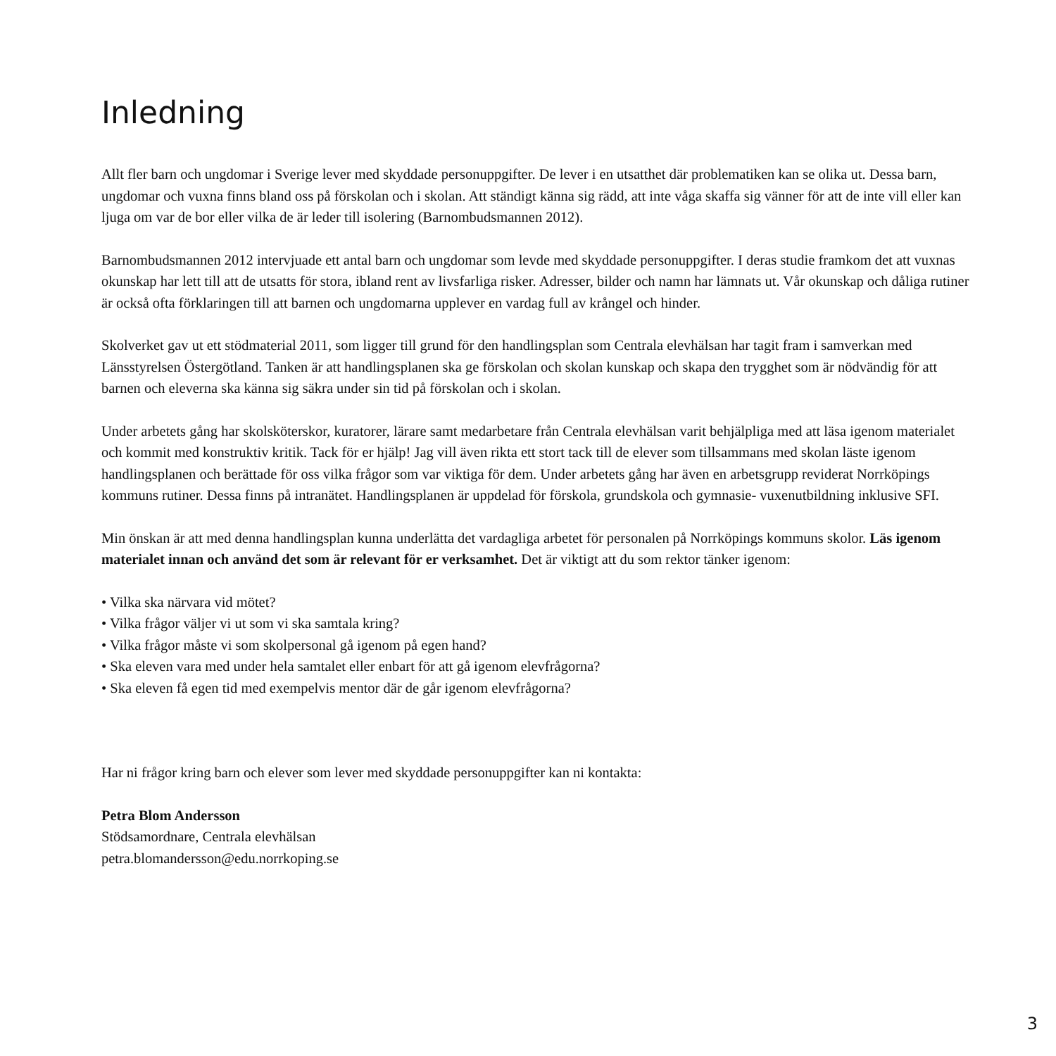Inledning
Allt fler barn och ungdomar i Sverige lever med skyddade personuppgifter. De lever i en utsatthet där problematiken kan se olika ut. Dessa barn, ungdomar och vuxna finns bland oss på förskolan och i skolan. Att ständigt känna sig rädd, att inte våga skaffa sig vänner för att de inte vill eller kan ljuga om var de bor eller vilka de är leder till isolering (Barnombudsmannen 2012).
Barnombudsmannen 2012 intervjuade ett antal barn och ungdomar som levde med skyddade personuppgifter. I deras studie framkom det att vuxnas okunskap har lett till att de utsatts för stora, ibland rent av livsfarliga risker. Adresser, bilder och namn har lämnats ut. Vår okunskap och dåliga rutiner är också ofta förklaringen till att barnen och ungdomarna upplever en vardag full av krångel och hinder.
Skolverket gav ut ett stödmaterial 2011, som ligger till grund för den handlingsplan som Centrala elevhälsan har tagit fram i samverkan med Länsstyrelsen Östergötland. Tanken är att handlingsplanen ska ge förskolan och skolan kunskap och skapa den trygghet som är nödvändig för att barnen och eleverna ska känna sig säkra under sin tid på förskolan och i skolan.
Under arbetets gång har skolsköterskor, kuratorer, lärare samt medarbetare från Centrala elevhälsan varit behjälpliga med att läsa igenom materialet och kommit med konstruktiv kritik. Tack för er hjälp! Jag vill även rikta ett stort tack till de elever som tillsammans med skolan läste igenom handlingsplanen och berättade för oss vilka frågor som var viktiga för dem. Under arbetets gång har även en arbetsgrupp reviderat Norrköpings kommuns rutiner. Dessa finns på intranätet. Handlingsplanen är uppdelad för förskola, grundskola och gymnasie- vuxenutbildning inklusive SFI.
Min önskan är att med denna handlingsplan kunna underlätta det vardagliga arbetet för personalen på Norrköpings kommuns skolor. Läs igenom materialet innan och använd det som är relevant för er verksamhet. Det är viktigt att du som rektor tänker igenom:
• Vilka ska närvara vid mötet?
• Vilka frågor väljer vi ut som vi ska samtala kring?
• Vilka frågor måste vi som skolpersonal gå igenom på egen hand?
• Ska eleven vara med under hela samtalet eller enbart för att gå igenom elevfrågorna?
• Ska eleven få egen tid med exempelvis mentor där de går igenom elevfrågorna?
Har ni frågor kring barn och elever som lever med skyddade personuppgifter kan ni kontakta:
Petra Blom Andersson
Stödsamordnare, Centrala elevhälsan
petra.blomandersson@edu.norrkoping.se
3